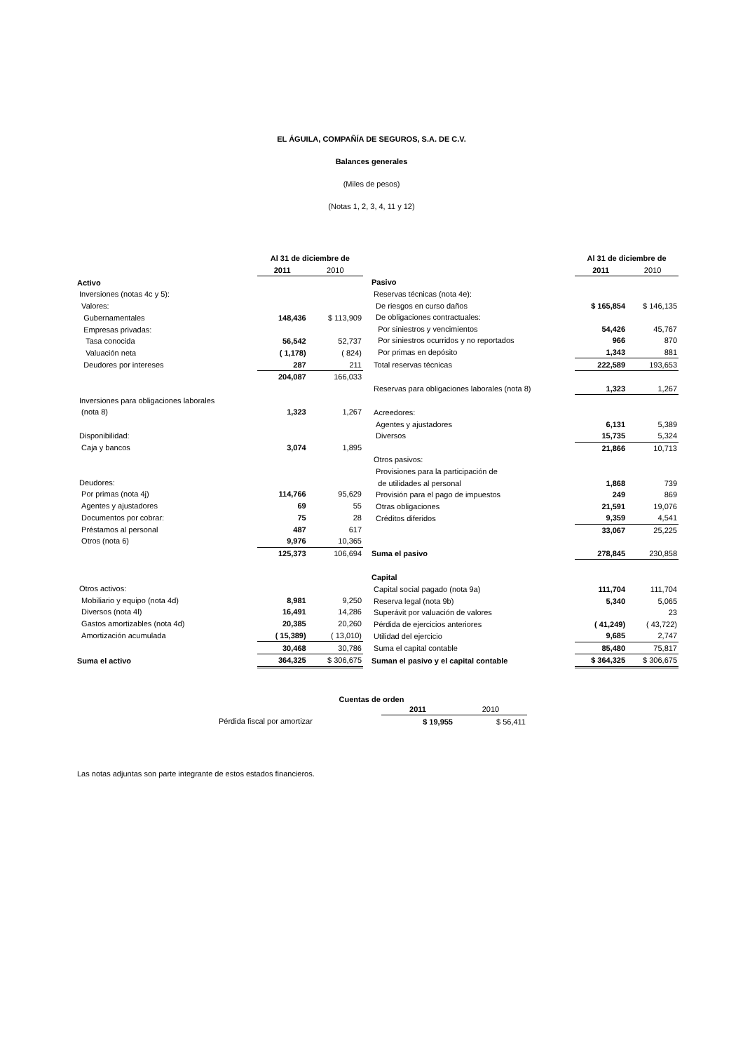EL ÁGUILA, COMPAÑÍA DE SEGUROS, S.A. DE C.V.
Balances generales
(Miles de pesos)
(Notas 1, 2, 3, 4, 11 y 12)
| | Al 31 de diciembre de | |
| | 2011 | 2010 |
| Activo | | |
| Inversiones (notas 4c y 5): | | |
| Valores: | | |
| Gubernamentales | 148,436 | $ 113,909 |
| Empresas privadas: | | |
| Tasa conocida | 56,542 | 52,737 |
| Valuación neta | ( 1,178) | ( 824) |
| Deudores por intereses | 287 | 211 |
| | 204,087 | 166,033 |
| Inversiones para obligaciones laborales | | |
| (nota 8) | 1,323 | 1,267 |
| Disponibilidad: | | |
| Caja y bancos | 3,074 | 1,895 |
| Deudores: | | |
| Por primas (nota 4j) | 114,766 | 95,629 |
| Agentes y ajustadores | 69 | 55 |
| Documentos por cobrar: | 75 | 28 |
| Préstamos al personal | 487 | 617 |
| Otros (nota 6) | 9,976 | 10,365 |
| | 125,373 | 106,694 |
| Otros activos: | | |
| Mobiliario y equipo (nota 4d) | 8,981 | 9,250 |
| Diversos (nota 4l) | 16,491 | 14,286 |
| Gastos amortizables (nota 4d) | 20,385 | 20,260 |
| Amortización acumulada | ( 15,389) | ( 13,010) |
| | 30,468 | 30,786 |
| Suma el activo | 364,325 | $ 306,675 |
| | Al 31 de diciembre de | |
| | 2011 | 2010 |
| Pasivo | | |
| Reservas técnicas (nota 4e): | | |
| De riesgos en curso daños | $ 165,854 | $ 146,135 |
| De obligaciones contractuales: | | |
| Por siniestros y vencimientos | 54,426 | 45,767 |
| Por siniestros ocurridos y no reportados | 966 | 870 |
| Por primas en depósito | 1,343 | 881 |
| Total reservas técnicas | 222,589 | 193,653 |
| Reservas para obligaciones laborales (nota 8) | 1,323 | 1,267 |
| Acreedores: | | |
| Agentes y ajustadores | 6,131 | 5,389 |
| Diversos | 15,735 | 5,324 |
| | 21,866 | 10,713 |
| Otros pasivos: | | |
| Provisiones para la participación de | | |
| de utilidades al personal | 1,868 | 739 |
| Provisión para el pago de impuestos | 249 | 869 |
| Otras obligaciones | 21,591 | 19,076 |
| Créditos diferidos | 9,359 | 4,541 |
| | 33,067 | 25,225 |
| Suma el pasivo | 278,845 | 230,858 |
| Capital | | |
| Capital social pagado (nota 9a) | 111,704 | 111,704 |
| Reserva legal (nota 9b) | 5,340 | 5,065 |
| Superávit por valuación de valores | | 23 |
| Pérdida de ejercicios anteriores | ( 41,249) | ( 43,722) |
| Utilidad del ejercicio | 9,685 | 2,747 |
| Suma el capital contable | 85,480 | 75,817 |
| Suman el pasivo y el capital contable | $ 364,325 | $ 306,675 |
Cuentas de orden
| | 2011 | 2010 |
| Pérdida fiscal por amortizar | $ 19,955 | $ 56,411 |
Las notas adjuntas son parte integrante de estos estados financieros.